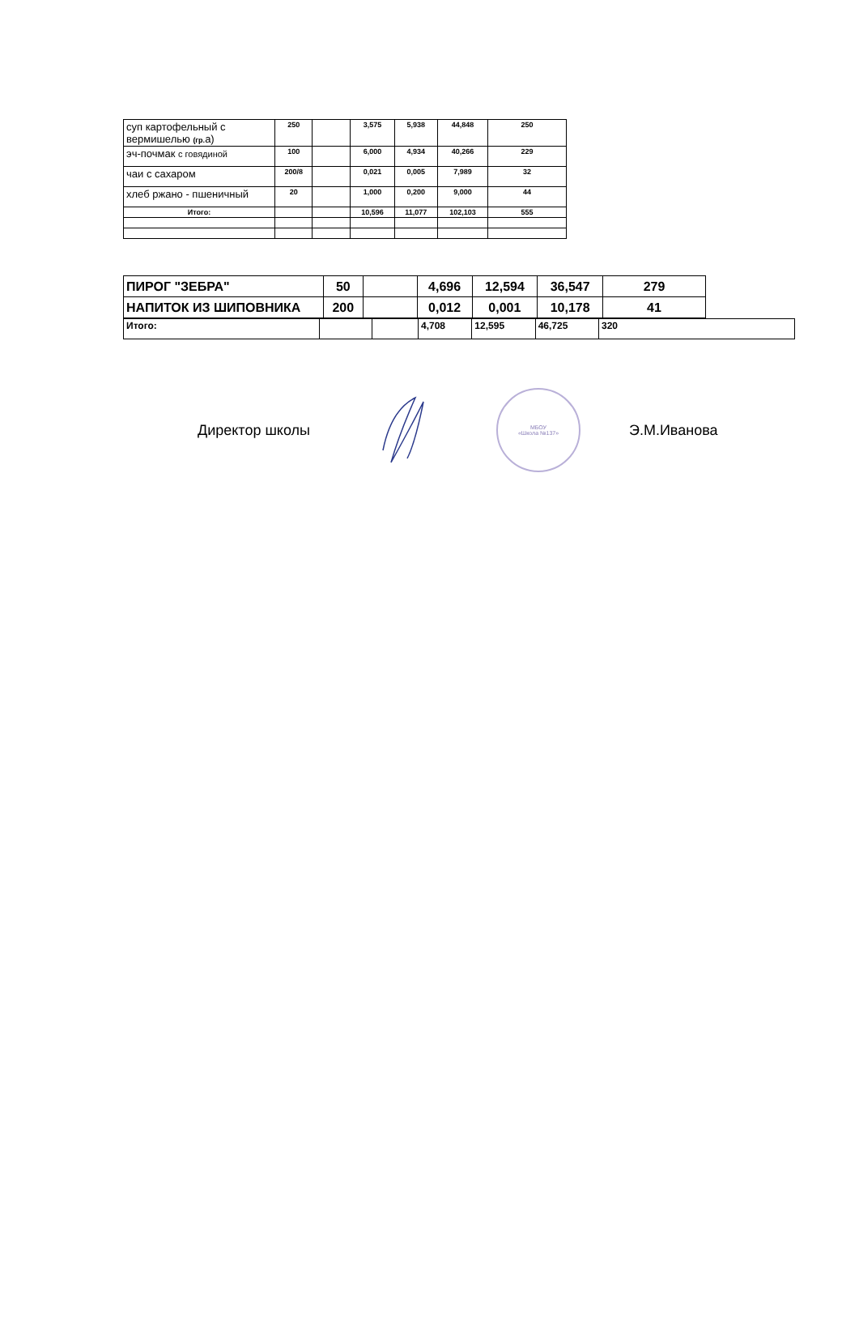| суп картофельный с вермишелью (гр. а) | 250 | | 3,575 | 5,938 | 44,848 | 250 |
| эч-почмак с говядиной | 100 | | 6,000 | 4,934 | 40,266 | 229 |
| чаи с сахаром | 200/8 | | 0,021 | 0,005 | 7,989 | 32 |
| хлеб ржано - пшеничный | 20 | | 1,000 | 0,200 | 9,000 | 44 |
| Итого: | | | 10,596 | 11,077 | 102,103 | 555 |
| ПИРОГ "ЗЕБРА" | 50 | | 4,696 | 12,594 | 36,547 | 279 |
| НАПИТОК ИЗ ШИПОВНИКА | 200 | | 0,012 | 0,001 | 10,178 | 41 |
| Итого: | | | 4,708 | 12,595 | 46,725 | 320 |
Директор школы
МБОУ
«Школа №137»
Э.М.Иванова